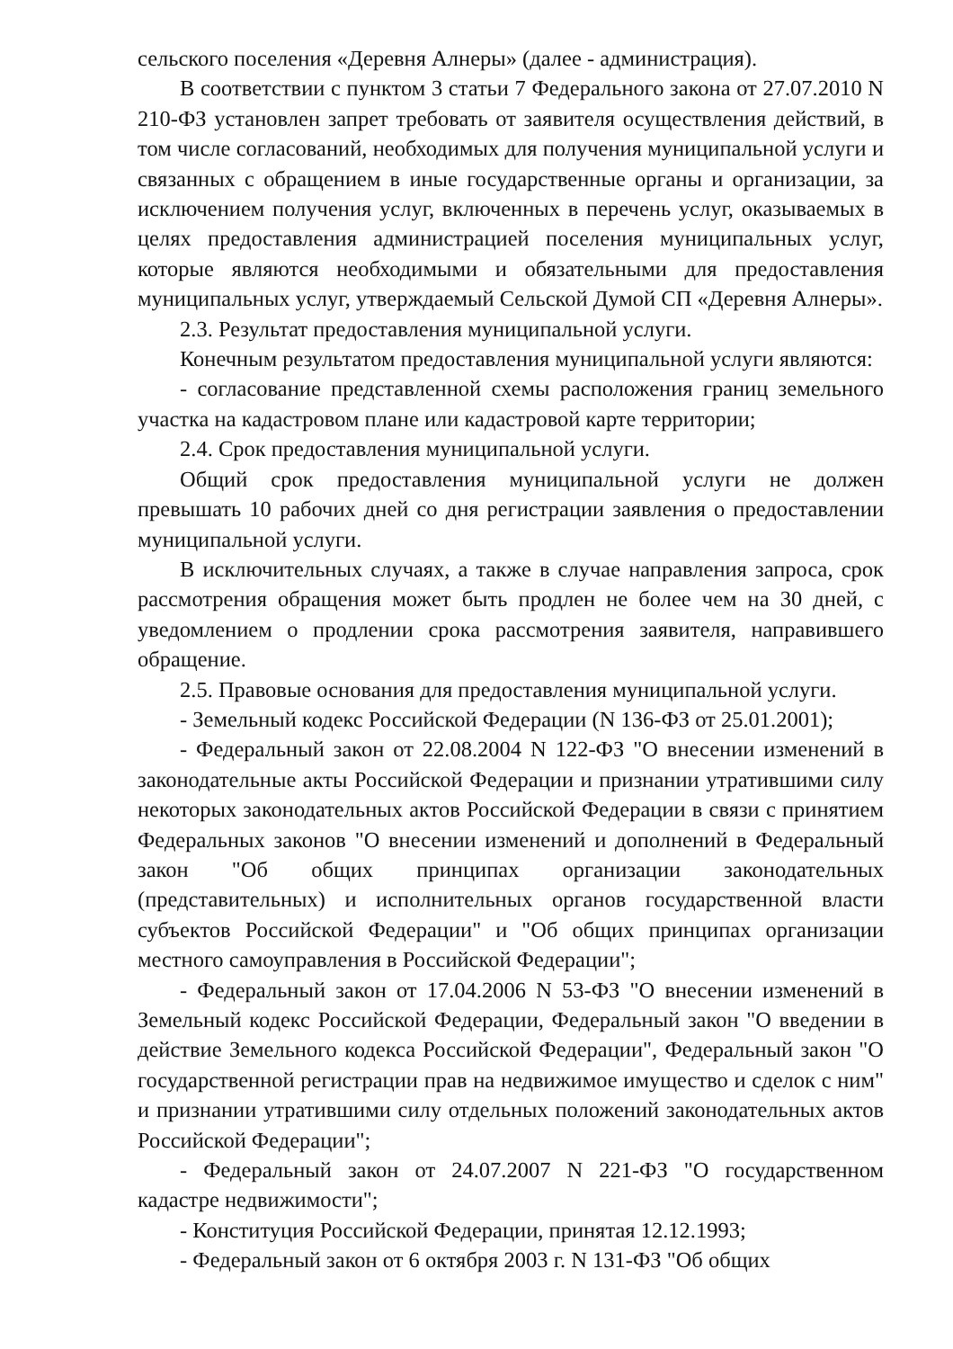сельского поселения «Деревня Алнеры» (далее - администрация).
В соответствии с пунктом 3 статьи 7 Федерального закона от 27.07.2010 N 210-ФЗ установлен запрет требовать от заявителя осуществления действий, в том числе согласований, необходимых для получения муниципальной услуги и связанных с обращением в иные государственные органы и организации, за исключением получения услуг, включенных в перечень услуг, оказываемых в целях предоставления администрацией поселения муниципальных услуг, которые являются необходимыми и обязательными для предоставления муниципальных услуг, утверждаемый Сельской Думой СП «Деревня Алнеры».
2.3. Результат предоставления муниципальной услуги.
Конечным результатом предоставления муниципальной услуги являются:
- согласование представленной схемы расположения границ земельного участка на кадастровом плане или кадастровой карте территории;
2.4. Срок предоставления муниципальной услуги.
Общий срок предоставления муниципальной услуги не должен превышать 10 рабочих дней со дня регистрации заявления о предоставлении муниципальной услуги.
В исключительных случаях, а также в случае направления запроса, срок рассмотрения обращения может быть продлен не более чем на 30 дней, с уведомлением о продлении срока рассмотрения заявителя, направившего обращение.
2.5. Правовые основания для предоставления муниципальной услуги.
- Земельный кодекс Российской Федерации (N 136-ФЗ от 25.01.2001);
- Федеральный закон от 22.08.2004 N 122-ФЗ "О внесении изменений в законодательные акты Российской Федерации и признании утратившими силу некоторых законодательных актов Российской Федерации в связи с принятием Федеральных законов "О внесении изменений и дополнений в Федеральный закон "Об общих принципах организации законодательных (представительных) и исполнительных органов государственной власти субъектов Российской Федерации" и "Об общих принципах организации местного самоуправления в Российской Федерации";
- Федеральный закон от 17.04.2006 N 53-ФЗ "О внесении изменений в Земельный кодекс Российской Федерации, Федеральный закон "О введении в действие Земельного кодекса Российской Федерации", Федеральный закон "О государственной регистрации прав на недвижимое имущество и сделок с ним" и признании утратившими силу отдельных положений законодательных актов Российской Федерации";
- Федеральный закон от 24.07.2007 N 221-ФЗ "О государственном кадастре недвижимости";
- Конституция Российской Федерации, принятая 12.12.1993;
- Федеральный закон от 6 октября 2003 г. N 131-ФЗ "Об общих